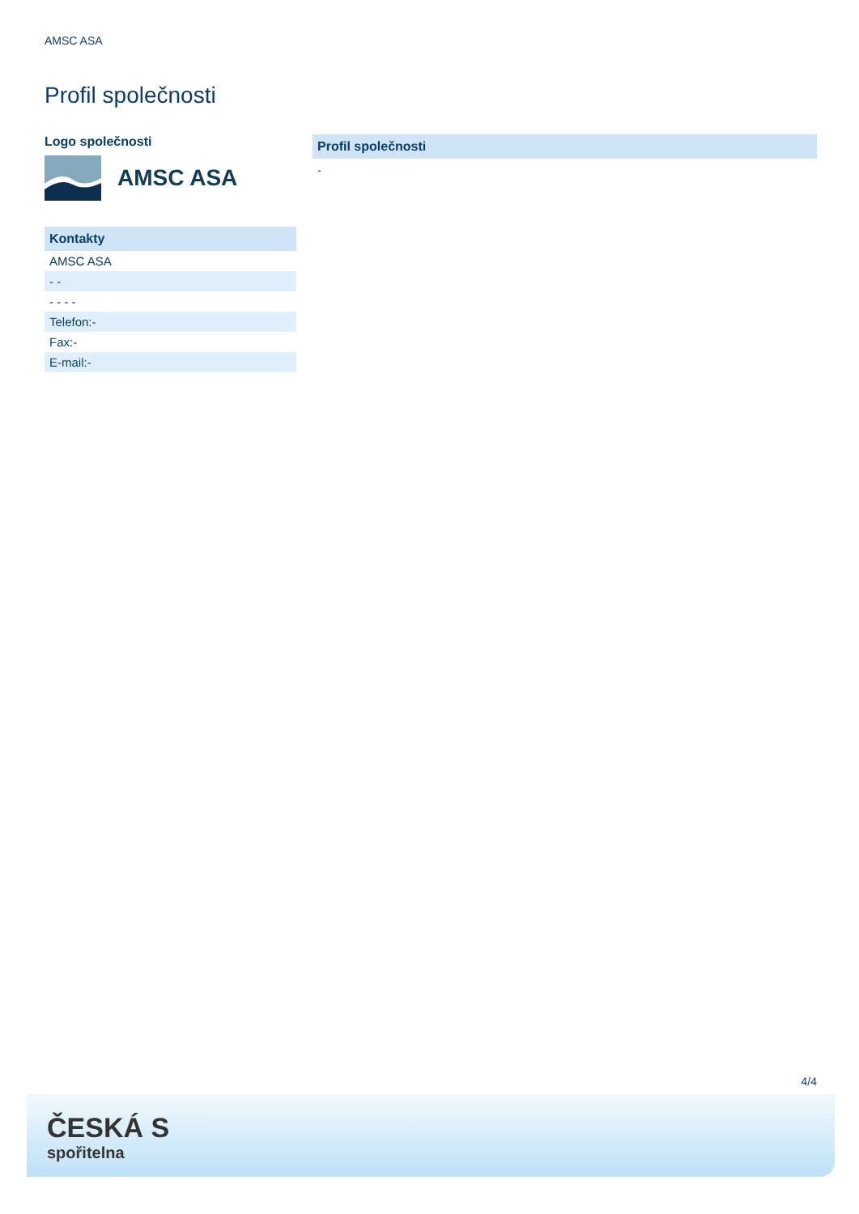AMSC ASA
Profil společnosti
Logo společnosti
AMSC ASA
| Kontakty |
| AMSC ASA |
| - - |
| - - - - |
| Telefon:- |
| Fax:- |
| E-mail:- |
Profil společnosti
-
4/4
ČESKÁ S
spořitelna